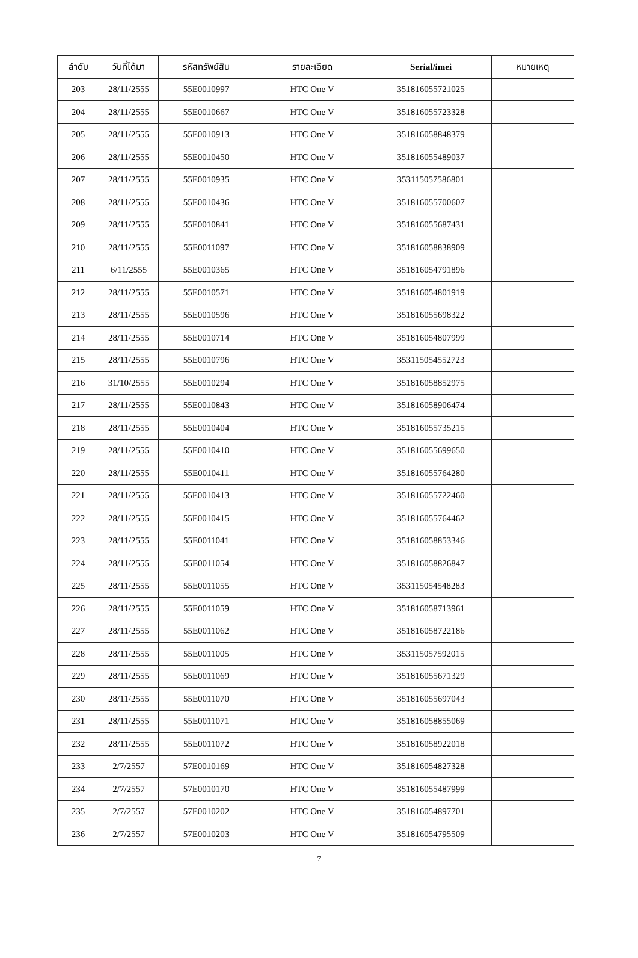| ลำดับ | วันที่ได้มา | รหัสทรัพย์สิน | รายละเอียด | Serial/imei | หมายเหตุ |
| --- | --- | --- | --- | --- | --- |
| 203 | 28/11/2555 | 55E0010997 | HTC One V | 351816055721025 | |
| 204 | 28/11/2555 | 55E0010667 | HTC One V | 351816055723328 | |
| 205 | 28/11/2555 | 55E0010913 | HTC One V | 351816058848379 | |
| 206 | 28/11/2555 | 55E0010450 | HTC One V | 351816055489037 | |
| 207 | 28/11/2555 | 55E0010935 | HTC One V | 353115057586801 | |
| 208 | 28/11/2555 | 55E0010436 | HTC One V | 351816055700607 | |
| 209 | 28/11/2555 | 55E0010841 | HTC One V | 351816055687431 | |
| 210 | 28/11/2555 | 55E0011097 | HTC One V | 351816058838909 | |
| 211 | 6/11/2555 | 55E0010365 | HTC One V | 351816054791896 | |
| 212 | 28/11/2555 | 55E0010571 | HTC One V | 351816054801919 | |
| 213 | 28/11/2555 | 55E0010596 | HTC One V | 351816055698322 | |
| 214 | 28/11/2555 | 55E0010714 | HTC One V | 351816054807999 | |
| 215 | 28/11/2555 | 55E0010796 | HTC One V | 353115054552723 | |
| 216 | 31/10/2555 | 55E0010294 | HTC One V | 351816058852975 | |
| 217 | 28/11/2555 | 55E0010843 | HTC One V | 351816058906474 | |
| 218 | 28/11/2555 | 55E0010404 | HTC One V | 351816055735215 | |
| 219 | 28/11/2555 | 55E0010410 | HTC One V | 351816055699650 | |
| 220 | 28/11/2555 | 55E0010411 | HTC One V | 351816055764280 | |
| 221 | 28/11/2555 | 55E0010413 | HTC One V | 351816055722460 | |
| 222 | 28/11/2555 | 55E0010415 | HTC One V | 351816055764462 | |
| 223 | 28/11/2555 | 55E0011041 | HTC One V | 351816058853346 | |
| 224 | 28/11/2555 | 55E0011054 | HTC One V | 351816058826847 | |
| 225 | 28/11/2555 | 55E0011055 | HTC One V | 353115054548283 | |
| 226 | 28/11/2555 | 55E0011059 | HTC One V | 351816058713961 | |
| 227 | 28/11/2555 | 55E0011062 | HTC One V | 351816058722186 | |
| 228 | 28/11/2555 | 55E0011005 | HTC One V | 353115057592015 | |
| 229 | 28/11/2555 | 55E0011069 | HTC One V | 351816055671329 | |
| 230 | 28/11/2555 | 55E0011070 | HTC One V | 351816055697043 | |
| 231 | 28/11/2555 | 55E0011071 | HTC One V | 351816058855069 | |
| 232 | 28/11/2555 | 55E0011072 | HTC One V | 351816058922018 | |
| 233 | 2/7/2557 | 57E0010169 | HTC One V | 351816054827328 | |
| 234 | 2/7/2557 | 57E0010170 | HTC One V | 351816055487999 | |
| 235 | 2/7/2557 | 57E0010202 | HTC One V | 351816054897701 | |
| 236 | 2/7/2557 | 57E0010203 | HTC One V | 351816054795509 | |
7